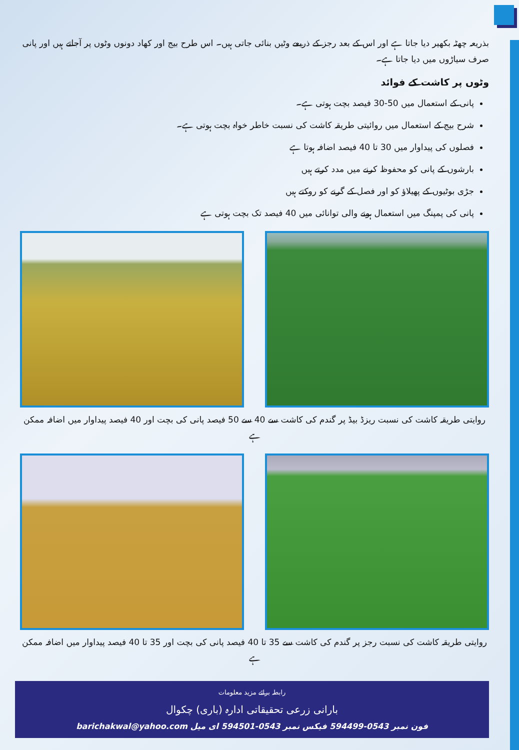بذریعہ چھٹہ بکھیر دیا جاتا ہے اور اس کے بعد رجز کے ذریعے وٹیں بنائی جاتی ہیں۔ اس طرح بیج اور کھاد دونوں وٹوں پر آجاتے ہیں اور پانی صرف سیاڑوں میں دیا جاتا ہے۔
وٹوں پر کاشت کے فوائد
پانی کے استعمال میں 50-30 فیصد بچت ہوتی ہے۔
شرح بیج کے استعمال میں روائیتی طریقہ کاشت کی نسبت خاطر خواہ بچت ہوتی ہے۔
فصلوں کی پیداوار میں 30 تا 40 فیصد اضافہ ہوتا ہے
بارشوں کے پانی کو محفوظ کرنے میں مدد کرتے ہیں
جڑی بوٹیوں کے پھیلاؤ کو اور فصل کے گرنے کو روکتے ہیں
پانی کی پمپنگ میں استعمال ہونے والی توانائی میں 40 فیصد تک بچت ہوتی ہے
روایتی طریقہ کاشت کی نسبت ریزڈ بیڈ پر گندم کی کاشت سے 40 سے 50 فیصد پانی کی بچت اور 40 فیصد پیداوار میں اضافہ ممکن ہے
روایتی طریقہ کاشت کی نسبت رجز پر گندم کی کاشت سے 35 تا 40 فیصد پانی کی بچت اور 35 تا 40 فیصد پیداوار میں اضافہ ممکن ہے
رابطہ برائے مزید معلومات
بارانی زرعی تحقیقاتی ادارہ (باری) چکوال
فون نمبر 0543-594499 فیکس نمبر 0543-594501 ای میل barichakwal@yahoo.com